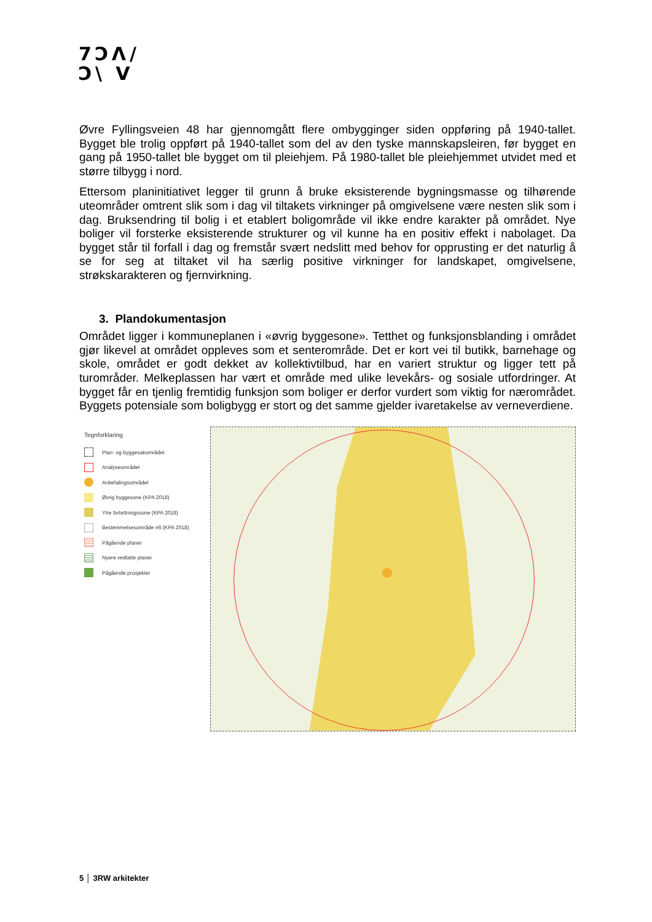7ϽΛ/
Ͻ\ V
Øvre Fyllingsveien 48 har gjennomgått flere ombygginger siden oppføring på 1940-tallet. Bygget ble trolig oppført på 1940-tallet som del av den tyske mannskapsleiren, før bygget en gang på 1950-tallet ble bygget om til pleiehjem. På 1980-tallet ble pleiehjemmet utvidet med et større tilbygg i nord.
Ettersom planinitiativet legger til grunn å bruke eksisterende bygningsmasse og tilhørende uteområder omtrent slik som i dag vil tiltakets virkninger på omgivelsene være nesten slik som i dag. Bruksendring til bolig i et etablert boligområde vil ikke endre karakter på området. Nye boliger vil forsterke eksisterende strukturer og vil kunne ha en positiv effekt i nabolaget. Da bygget står til forfall i dag og fremstår svært nedslitt med behov for opprusting er det naturlig å se for seg at tiltaket vil ha særlig positive virkninger for landskapet, omgivelsene, strøkskarakteren og fjernvirkning.
3. Plandokumentasjon
Området ligger i kommuneplanen i «øvrig byggesone». Tetthet og funksjonsblanding i området gjør likevel at området oppleves som et senterområde. Det er kort vei til butikk, barnehage og skole, området er godt dekket av kollektivtilbud, har en variert struktur og ligger tett på turområder. Melkeplassen har vært et område med ulike levekårs- og sosiale utfordringer. At bygget får en tjenlig fremtidig funksjon som boliger er derfor vurdert som viktig for nærområdet. Byggets potensiale som boligbygg er stort og det samme gjelder ivaretakelse av verneverdiene.
Tegnforklaring
Plan- og byggesakområdet
Analyseområdet
Anbefalingsområdet
Øvrig byggesone (KPA 2018)
Ytre fortettningssone (KPA 2018)
Bestemmelsesområde #6 (KPA 2018)
Pågående planer
Nyere vedtatte planer
Pågående prosjekter
5 │ 3RW arkitekter